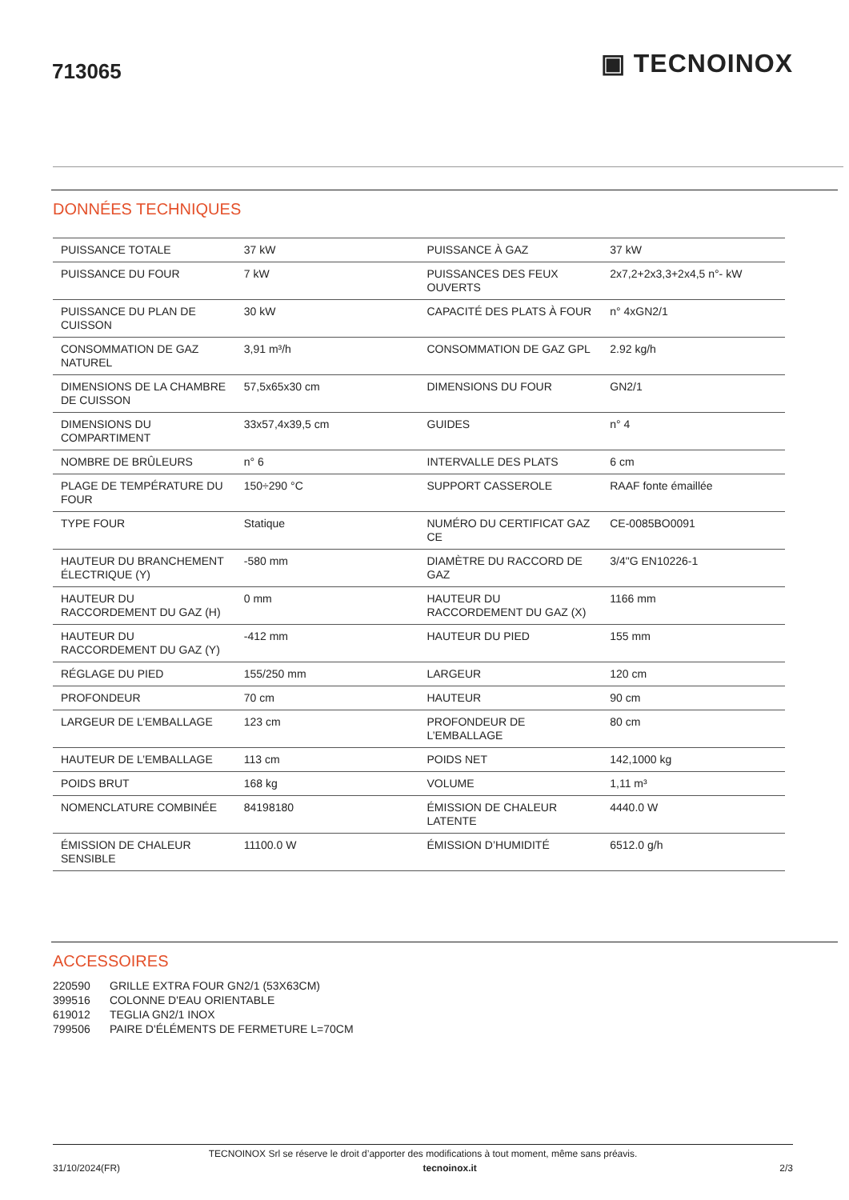713065
▣ TECNOINOX
DONNÉES TECHNIQUES
| PUISSANCE TOTALE | 37 kW | PUISSANCE À GAZ | 37 kW |
| PUISSANCE DU FOUR | 7 kW | PUISSANCES DES FEUX OUVERTS | 2x7,2+2x3,3+2x4,5 n°- kW |
| PUISSANCE DU PLAN DE CUISSON | 30 kW | CAPACITÉ DES PLATS À FOUR | n° 4xGN2/1 |
| CONSOMMATION DE GAZ NATUREL | 3,91 m³/h | CONSOMMATION DE GAZ GPL | 2.92 kg/h |
| DIMENSIONS DE LA CHAMBRE DE CUISSON | 57,5x65x30 cm | DIMENSIONS DU FOUR | GN2/1 |
| DIMENSIONS DU COMPARTIMENT | 33x57,4x39,5 cm | GUIDES | n° 4 |
| NOMBRE DE BRÛLEURS | n° 6 | INTERVALLE DES PLATS | 6 cm |
| PLAGE DE TEMPÉRATURE DU FOUR | 150÷290 °C | SUPPORT CASSEROLE | RAAF fonte émaillée |
| TYPE FOUR | Statique | NUMÉRO DU CERTIFICAT GAZ CE | CE-0085BO0091 |
| HAUTEUR DU BRANCHEMENT ÉLECTRIQUE (Y) | -580 mm | DIAMÈTRE DU RACCORD DE GAZ | 3/4"G EN10226-1 |
| HAUTEUR DU RACCORDEMENT DU GAZ (H) | 0 mm | HAUTEUR DU RACCORDEMENT DU GAZ (X) | 1166 mm |
| HAUTEUR DU RACCORDEMENT DU GAZ (Y) | -412 mm | HAUTEUR DU PIED | 155 mm |
| RÉGLAGE DU PIED | 155/250 mm | LARGEUR | 120 cm |
| PROFONDEUR | 70 cm | HAUTEUR | 90 cm |
| LARGEUR DE L’EMBALLAGE | 123 cm | PROFONDEUR DE L’EMBALLAGE | 80 cm |
| HAUTEUR DE L’EMBALLAGE | 113 cm | POIDS NET | 142,1000 kg |
| POIDS BRUT | 168 kg | VOLUME | 1,11 m³ |
| NOMENCLATURE COMBINÉE | 84198180 | ÉMISSION DE CHALEUR LATENTE | 4440.0 W |
| ÉMISSION DE CHALEUR SENSIBLE | 11100.0 W | ÉMISSION D’HUMIDITÉ | 6512.0 g/h |
ACCESSOIRES
220590 GRILLE EXTRA FOUR GN2/1 (53X63CM)
399516 COLONNE D'EAU ORIENTABLE
619012 TEGLIA GN2/1 INOX
799506 PAIRE D'ÉLÉMENTS DE FERMETURE L=70CM
TECNOINOX Srl se réserve le droit d’apporter des modifications à tout moment, même sans préavis.
31/10/2024(FR) tecnoinox.it 2/3